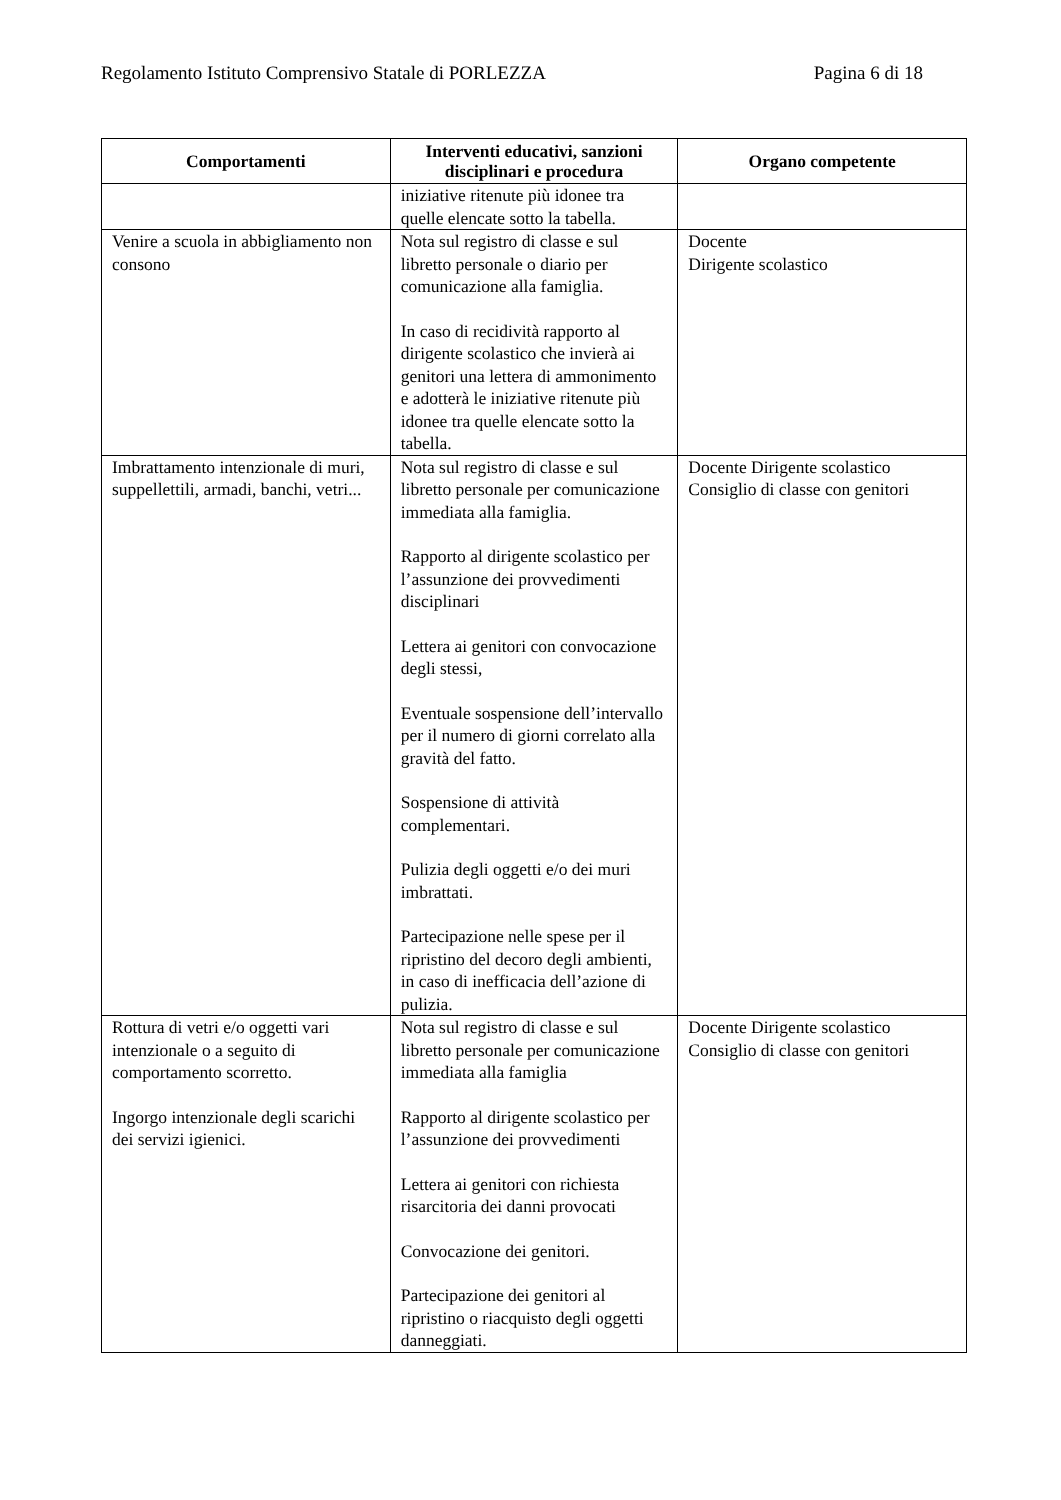Regolamento Istituto Comprensivo Statale di PORLEZZA Pagina 6 di 18
| Comportamenti | Interventi educativi, sanzioni disciplinari e procedura | Organo competente |
| --- | --- | --- |
| | iniziative ritenute più idonee tra quelle elencate sotto la tabella. | |
| Venire a scuola in abbigliamento non consono | Nota sul registro di classe e sul libretto personale o diario per comunicazione alla famiglia. In caso di recidività rapporto al dirigente scolastico che invierà ai genitori una lettera di ammonimento e adotterà le iniziative ritenute più idonee tra quelle elencate sotto la tabella. | Docente Dirigente scolastico |
| Imbrattamento intenzionale di muri, suppellettili, armadi, banchi, vetri... | Nota sul registro di classe e sul libretto personale per comunicazione immediata alla famiglia. Rapporto al dirigente scolastico per l’assunzione dei provvedimenti disciplinari Lettera ai genitori con convocazione degli stessi, Eventuale sospensione dell’intervallo per il numero di giorni correlato alla gravità del fatto. Sospensione di attività complementari. Pulizia degli oggetti e/o dei muri imbrattati. Partecipazione nelle spese per il ripristino del decoro degli ambienti, in caso di inefficacia dell’azione di pulizia. | Docente Dirigente scolastico Consiglio di classe con genitori |
| Rottura di vetri e/o oggetti vari intenzionale o a seguito di comportamento scorretto. Ingorgo intenzionale degli scarichi dei servizi igienici. | Nota sul registro di classe e sul libretto personale per comunicazione immediata alla famiglia Rapporto al dirigente scolastico per l’assunzione dei provvedimenti Lettera ai genitori con richiesta risarcitoria dei danni provocati Convocazione dei genitori. Partecipazione dei genitori al ripristino o riacquisto degli oggetti danneggiati. | Docente Dirigente scolastico Consiglio di classe con genitori |